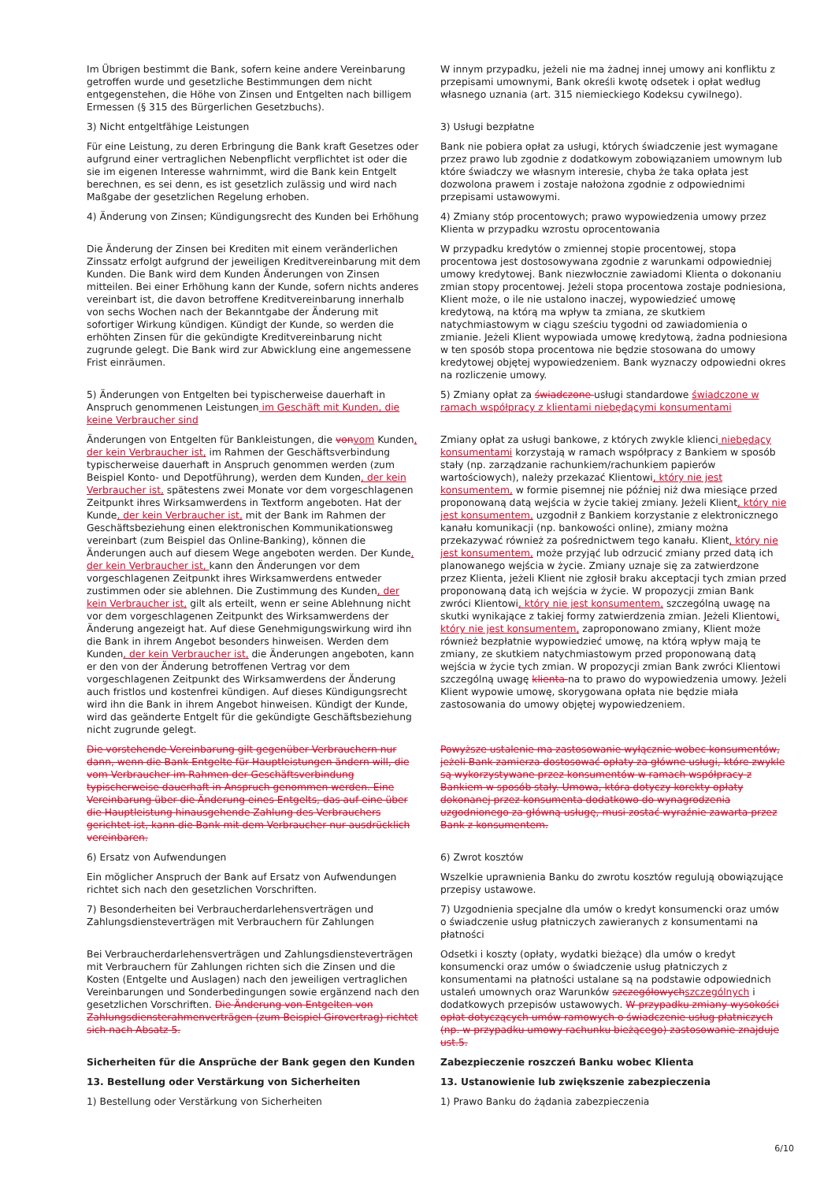| Im Übrigen bestimmt die Bank, sofern keine andere Vereinbarung getroffen wurde und gesetzliche Bestimmungen dem nicht entgegenstehen, die Höhe von Zinsen und Entgelten nach billigem Ermessen (§ 315 des Bürgerlichen Gesetzbuchs). | W innym przypadku, jeżeli nie ma żadnej innej umowy ani konfliktu z przepisami umownymi, Bank określi kwotę odsetek i opłat według własnego uznania (art. 315 niemieckiego Kodeksu cywilnego). |
| 3) Nicht entgeltfähige Leistungen | 3) Usługi bezpłatne |
| Für eine Leistung, zu deren Erbringung die Bank kraft Gesetzes oder aufgrund einer vertraglichen Nebenpflicht verpflichtet ist oder die sie im eigenen Interesse wahrnimmt, wird die Bank kein Entgelt berechnen, es sei denn, es ist gesetzlich zulässig und wird nach Maßgabe der gesetzlichen Regelung erhoben. | Bank nie pobiera opłat za usługi, których świadczenie jest wymagane przez prawo lub zgodnie z dodatkowym zobowiązaniem umownym lub które świadczy we własnym interesie, chyba że taka opłata jest dozwolona prawem i zostaje nałożona zgodnie z odpowiednimi przepisami ustawowymi. |
| 4) Änderung von Zinsen; Kündigungsrecht des Kunden bei Erhöhung | 4) Zmiany stóp procentowych; prawo wypowiedzenia umowy przez Klienta w przypadku wzrostu oprocentowania |
| Die Änderung der Zinsen bei Krediten mit einem veränderlichen Zinssatz erfolgt aufgrund der jeweiligen Kreditvereinbarung mit dem Kunden. Die Bank wird dem Kunden Änderungen von Zinsen mitteilen. Bei einer Erhöhung kann der Kunde, sofern nichts anderes vereinbart ist, die davon betroffene Kreditvereinbarung innerhalb von sechs Wochen nach der Bekanntgabe der Änderung mit sofortiger Wirkung kündigen. Kündigt der Kunde, so werden die erhöhten Zinsen für die gekündigte Kreditvereinbarung nicht zugrunde gelegt. Die Bank wird zur Abwicklung eine angemessene Frist einräumen. | W przypadku kredytów o zmiennej stopie procentowej, stopa procentowa jest dostosowywana zgodnie z warunkami odpowiedniej umowy kredytowej. Bank niezwłocznie zawiadomi Klienta o dokonaniu zmian stopy procentowej. Jeżeli stopa procentowa zostaje podniesiona, Klient może, o ile nie ustalono inaczej, wypowiedzieć umowę kredytową, na którą ma wpływ ta zmiana, ze skutkiem natychmiastowym w ciągu sześciu tygodni od zawiadomienia o zmianie. Jeżeli Klient wypowiada umowę kredytową, żadna podniesiona w ten sposób stopa procentowa nie będzie stosowana do umowy kredytowej objętej wypowiedzeniem. Bank wyznaczy odpowiedni okres na rozliczenie umowy. |
| 5) Änderungen von Entgelten bei typischerweise dauerhaft in Anspruch genommenen Leistungen im Geschäft mit Kunden, die keine Verbraucher sind | 5) Zmiany opłat za świadczone usługi standardowe świadczone w ramach współpracy z klientami niebędącymi konsumentami |
| Änderungen von Entgelten für Bankleistungen, die von vom Kunden , der kein Verbraucher ist, im Rahmen der Geschäftsverbindung typischerweise dauerhaft in Anspruch genommen werden (zum Beispiel Konto- und Depotführung), werden dem Kunden , der kein Verbraucher ist, spätestens zwei Monate vor dem vorgeschlagenen Zeitpunkt ihres Wirksamwerdens in Textform angeboten. Hat der Kunde , der kein Verbraucher ist, mit der Bank im Rahmen der Geschäftsbeziehung einen elektronischen Kommunikationsweg vereinbart (zum Beispiel das Online-Banking), können die Änderungen auch auf diesem Wege angeboten werden. Der Kunde , der kein Verbraucher ist, kann den Änderungen vor dem vorgeschlagenen Zeitpunkt ihres Wirksamwerdens entweder zustimmen oder sie ablehnen. Die Zustimmung des Kunden , der kein Verbraucher ist, gilt als erteilt, wenn er seine Ablehnung nicht vor dem vorgeschlagenen Zeitpunkt des Wirksamwerdens der Änderung angezeigt hat. Auf diese Genehmigungswirkung wird ihn die Bank in ihrem Angebot besonders hinweisen. Werden dem Kunden , der kein Verbraucher ist, die Änderungen angeboten, kann er den von der Änderung betroffenen Vertrag vor dem vorgeschlagenen Zeitpunkt des Wirksamwerdens der Änderung auch fristlos und kostenfrei kündigen. Auf dieses Kündigungsrecht wird ihn die Bank in ihrem Angebot hinweisen. Kündigt der Kunde, wird das geänderte Entgelt für die gekündigte Geschäftsbeziehung nicht zugrunde gelegt. | Zmiany opłat za usługi bankowe, z których zwykle klienci niebędący konsumentami korzystają w ramach współpracy z Bankiem w sposób stały (np. zarządzanie rachunkiem/rachunkiem papierów wartościowych), należy przekazać Klientowi , który nie jest konsumentem, w formie pisemnej nie później niż dwa miesiące przed proponowaną datą wejścia w życie takiej zmiany. Jeżeli Klient , który nie jest konsumentem, uzgodnił z Bankiem korzystanie z elektronicznego kanału komunikacji (np. bankowości online), zmiany można przekazywać również za pośrednictwem tego kanału. Klient , który nie jest konsumentem, może przyjąć lub odrzucić zmiany przed datą ich planowanego wejścia w życie. Zmiany uznaje się za zatwierdzone przez Klienta, jeżeli Klient nie zgłosił braku akceptacji tych zmian przed proponowaną datą ich wejścia w życie. W propozycji zmian Bank zwróci Klientowi , który nie jest konsumentem, szczególną uwagę na skutki wynikające z takiej formy zatwierdzenia zmian. Jeżeli Klientowi , który nie jest konsumentem, zaproponowano zmiany, Klient może również bezpłatnie wypowiedzieć umowę, na którą wpływ mają te zmiany, ze skutkiem natychmiastowym przed proponowaną datą wejścia w życie tych zmian. W propozycji zmian Bank zwróci Klientowi szczególną uwagę klienta na to prawo do wypowiedzenia umowy. Jeżeli Klient wypowie umowę, skorygowana opłata nie będzie miała zastosowania do umowy objętej wypowiedzeniem. |
| Die vorstehende Vereinbarung gilt gegenüber Verbrauchern nur dann, wenn die Bank Entgelte für Hauptleistungen ändern will, die vom Verbraucher im Rahmen der Geschäftsverbindung typischerweise dauerhaft in Anspruch genommen werden. Eine Vereinbarung über die Änderung eines Entgelts, das auf eine über die Hauptleistung hinausgehende Zahlung des Verbrauchers gerichtet ist, kann die Bank mit dem Verbraucher nur ausdrücklich vereinbaren. | Powyższe ustalenie ma zastosowanie wyłącznie wobec konsumentów, jeżeli Bank zamierza dostosować opłaty za główne usługi, które zwykle są wykorzystywane przez konsumentów w ramach współpracy z Bankiem w sposób stały. Umowa, która dotyczy korekty opłaty dokonanej przez konsumenta dodatkowo do wynagrodzenia uzgodnionego za główną usługę, musi zostać wyraźnie zawarta przez Bank z konsumentem. |
| 6) Ersatz von Aufwendungen | 6) Zwrot kosztów |
| Ein möglicher Anspruch der Bank auf Ersatz von Aufwendungen richtet sich nach den gesetzlichen Vorschriften. | Wszelkie uprawnienia Banku do zwrotu kosztów regulują obowiązujące przepisy ustawowe. |
| 7) Besonderheiten bei Verbraucherdarlehensverträgen und Zahlungsdiensteverträgen mit Verbrauchern für Zahlungen | 7) Uzgodnienia specjalne dla umów o kredyt konsumencki oraz umów o świadczenie usług płatniczych zawieranych z konsumentami na płatności |
| Bei Verbraucherdarlehensverträgen und Zahlungsdiensteverträgen mit Verbrauchern für Zahlungen richten sich die Zinsen und die Kosten (Entgelte und Auslagen) nach den jeweiligen vertraglichen Vereinbarungen und Sonderbedingungen sowie ergänzend nach den gesetzlichen Vorschriften. Die Änderung von Entgelten von Zahlungsdiensterahmenverträgen (zum Beispiel Girovertrag) richtet sich nach Absatz 5. | Odsetki i koszty (opłaty, wydatki bieżące) dla umów o kredyt konsumencki oraz umów o świadczenie usług płatniczych z konsumentami na płatności ustalane są na podstawie odpowiednich ustaleń umownych oraz Warunków szczegółowych szczególnych i dodatkowych przepisów ustawowych. W przypadku zmiany wysokości opłat dotyczących umów ramowych o świadczenie usług płatniczych (np. w przypadku umowy rachunku bieżącego) zastosowanie znajduje ust.5. |
| Sicherheiten für die Ansprüche der Bank gegen den Kunden | Zabezpieczenie roszczeń Banku wobec Klienta |
| 13. Bestellung oder Verstärkung von Sicherheiten | 13. Ustanowienie lub zwiększenie zabezpieczenia |
| 1) Bestellung oder Verstärkung von Sicherheiten | 1) Prawo Banku do żądania zabezpieczenia |
6/10